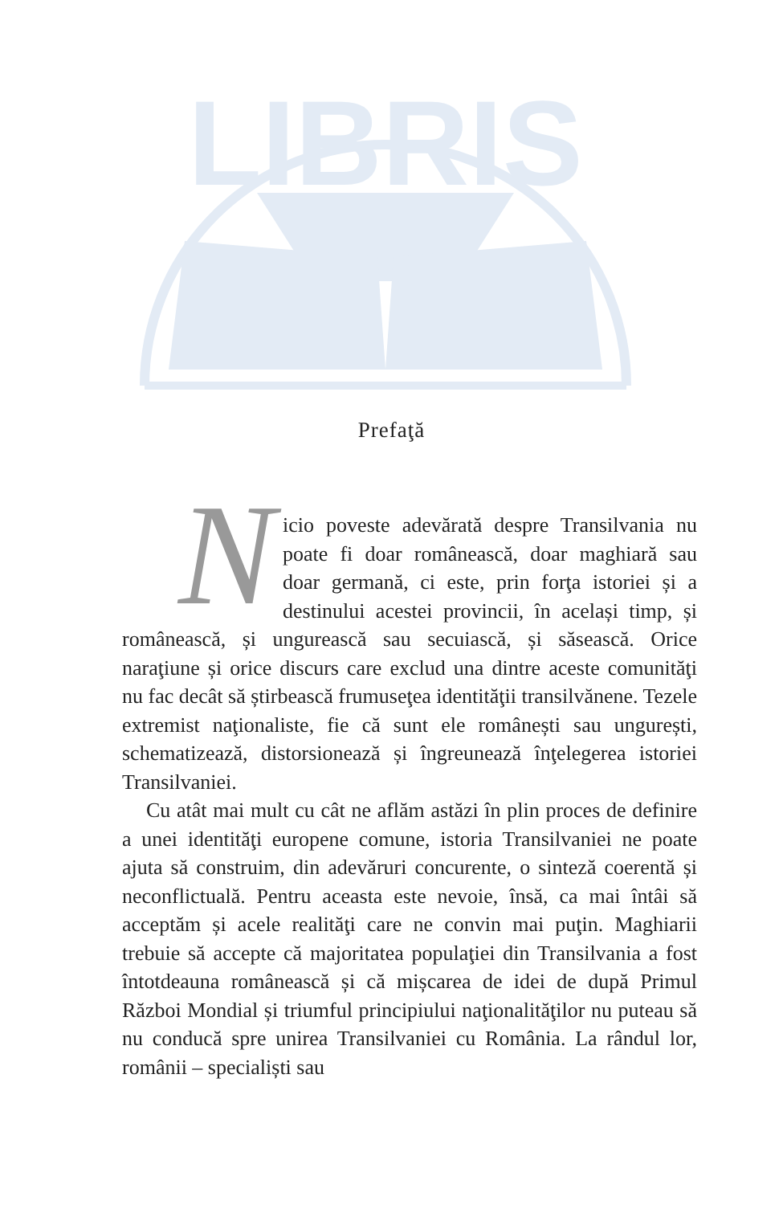LIBRIS
Prefaţă
Nicio poveste adevărată despre Transilvania nu poate fi doar românească, doar maghiară sau doar germană, ci este, prin forţa istoriei și a destinului acestei provincii, în același timp, și românească, și ungurească sau secuiască, și săsească. Orice naraţiune și orice discurs care exclud una dintre aceste comunităţi nu fac decât să știrbească frumuseţea identităţii transilvănene. Tezele extremist naţionaliste, fie că sunt ele românești sau ungurești, schematizează, distorsionează și îngreunează înţelegerea istoriei Transilvaniei.
Cu atât mai mult cu cât ne aflăm astăzi în plin proces de definire a unei identităţi europene comune, istoria Transilvaniei ne poate ajuta să construim, din adevăruri concurente, o sinteză coerentă și neconflictuală. Pentru aceasta este nevoie, însă, ca mai întâi să acceptăm și acele realităţi care ne convin mai puţin. Maghiarii trebuie să accepte că majoritatea populaţiei din Transilvania a fost întotdeauna românească și că mișcarea de idei de după Primul Război Mondial și triumful principiului naţionalităţilor nu puteau să nu conducă spre unirea Transilvaniei cu România. La rândul lor, românii – specialiști sau